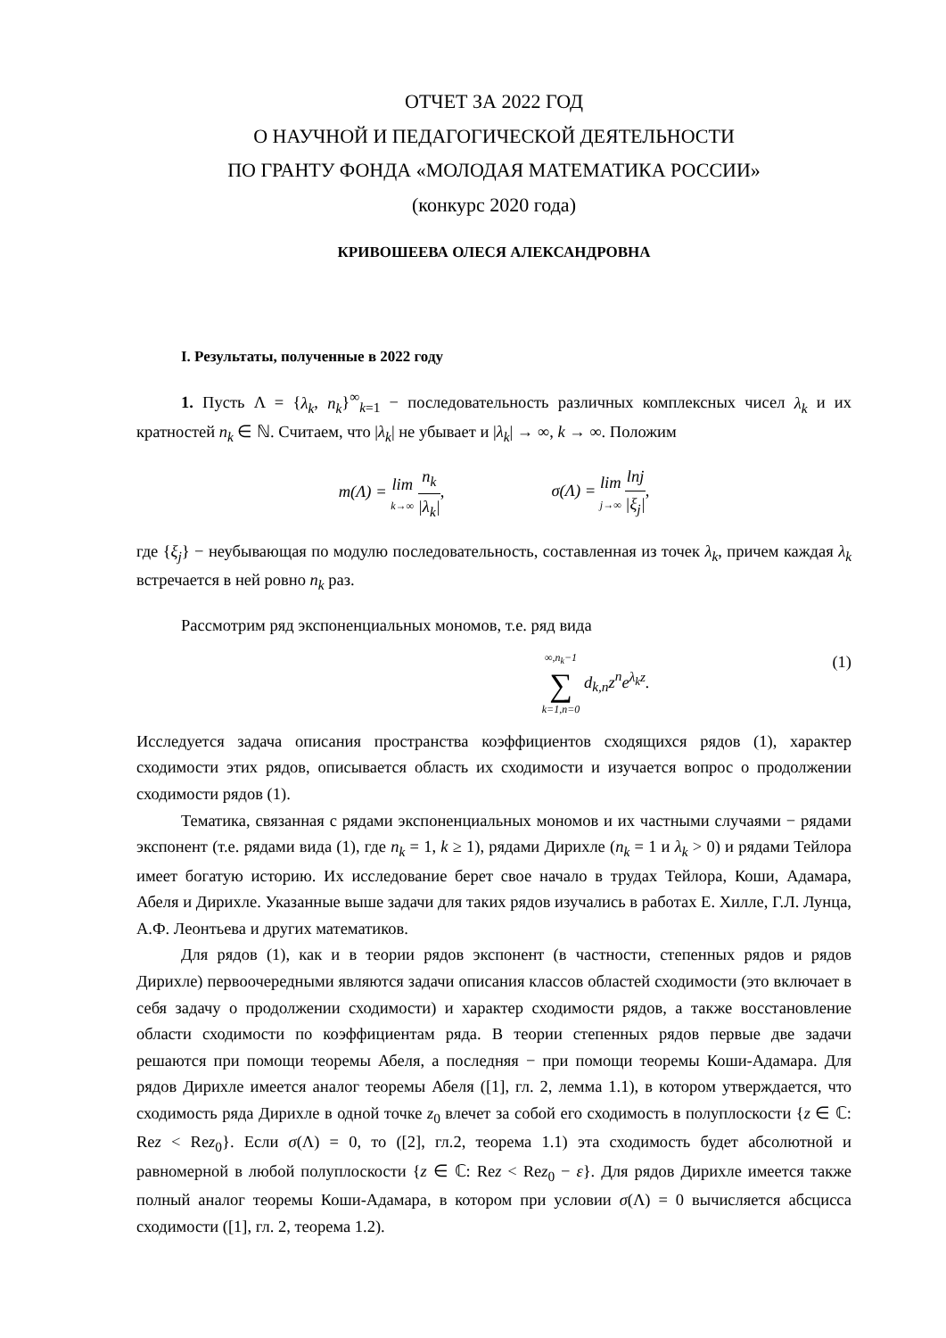ОТЧЕТ ЗА 2022 ГОД
О НАУЧНОЙ И ПЕДАГОГИЧЕСКОЙ ДЕЯТЕЛЬНОСТИ
ПО ГРАНТУ ФОНДА «МОЛОДАЯ МАТЕМАТИКА РОССИИ»
(конкурс 2020 года)
КРИВОШЕЕВА ОЛЕСЯ АЛЕКСАНДРОВНА
I. Результаты, полученные в 2022 году
1. Пусть Λ = {λ<sub>k</sub>, n<sub>k</sub>}<sup>∞</sup><sub>k=1</sub> − последовательность различных комплексных чисел λ<sub>k</sub> и их кратностей n<sub>k</sub> ∈ ℕ. Считаем, что |λ<sub>k</sub>| не убывает и |λ<sub>k</sub>| → ∞, k → ∞. Положим
m(Λ) = lim k→∞ n<sub>k</sub> |λ<sub>k</sub>|, σ(Λ) = lim j→∞ lnj |ξ<sub>j</sub>|,
где {ξ<sub>j</sub>} − неубывающая по модулю последовательность, составленная из точек λ<sub>k</sub>, причем каждая λ<sub>k</sub> встречается в ней ровно n<sub>k</sub> раз.
Рассмотрим ряд экспоненциальных мономов, т.е. ряд вида
∞,n<sub>k</sub>−1 ∑ k=1,n=0 d<sub>k,n</sub>z<sup>n</sup>e<sup>λ<sub>k</sub>z</sup>. (1)
Исследуется задача описания пространства коэффициентов сходящихся рядов (1), характер сходимости этих рядов, описывается область их сходимости и изучается вопрос о продолжении сходимости рядов (1).
Тематика, связанная с рядами экспоненциальных мономов и их частными случаями − рядами экспонент (т.е. рядами вида (1), где n<sub>k</sub> = 1, k ≥ 1), рядами Дирихле (n<sub>k</sub> = 1 и λ<sub>k</sub> > 0) и рядами Тейлора имеет богатую историю. Их исследование берет свое начало в трудах Тейлора, Коши, Адамара, Абеля и Дирихле. Указанные выше задачи для таких рядов изучались в работах Е. Хилле, Г.Л. Лунца, А.Ф. Леонтьева и других математиков.
Для рядов (1), как и в теории рядов экспонент (в частности, степенных рядов и рядов Дирихле) первоочередными являются задачи описания классов областей сходимости (это включает в себя задачу о продолжении сходимости) и характер сходимости рядов, а также восстановление области сходимости по коэффициентам ряда. В теории степенных рядов первые две задачи решаются при помощи теоремы Абеля, а последняя − при помощи теоремы Коши-Адамара. Для рядов Дирихле имеется аналог теоремы Абеля ([1], гл. 2, лемма 1.1), в котором утверждается, что сходимость ряда Дирихле в одной точке z<sub>0</sub> влечет за собой его сходимость в полуплоскости {z ∈ ℂ: Rez < Rez<sub>0</sub>}. Если σ(Λ) = 0, то ([2], гл.2, теорема 1.1) эта сходимость будет абсолютной и равномерной в любой полуплоскости {z ∈ ℂ: Rez < Rez<sub>0</sub> − ε}. Для рядов Дирихле имеется также полный аналог теоремы Коши-Адамара, в котором при условии σ(Λ) = 0 вычисляется абсцисса сходимости ([1], гл. 2, теорема 1.2).